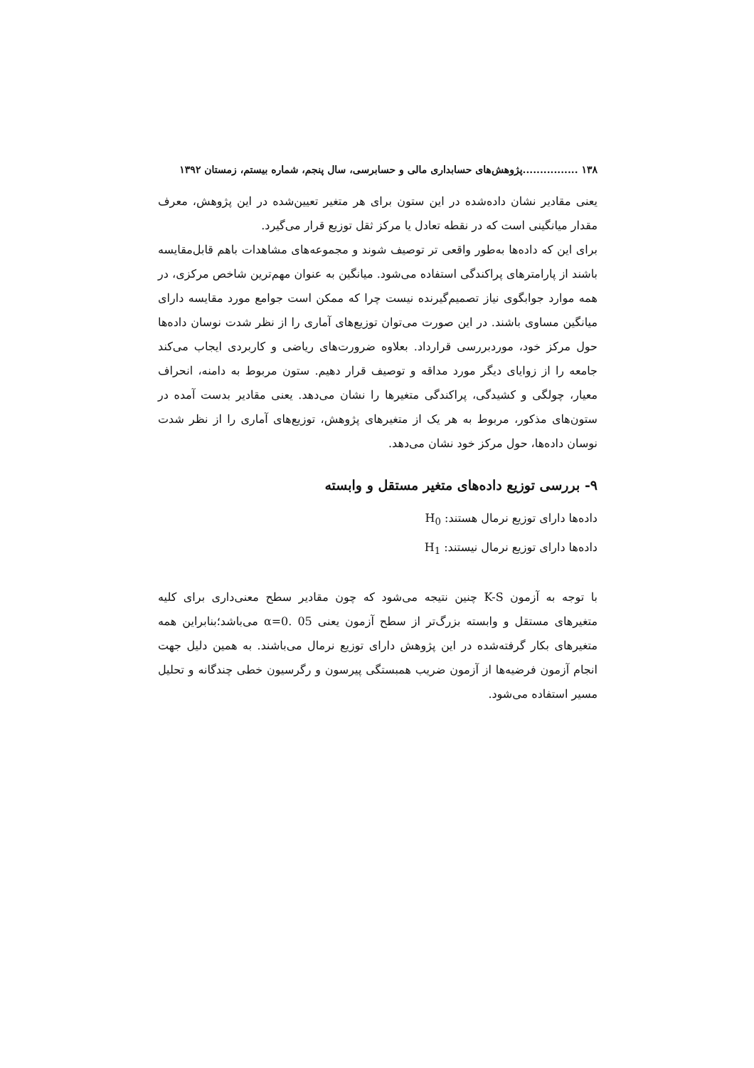۱۳۸ ................پژوهش‌های حسابداری مالی و حسابرسی، سال پنجم، شماره بیستم، زمستان ۱۳۹۲
یعنی مقادیر نشان داده‌شده در این ستون برای هر متغیر تعیین‌شده در این پژوهش، معرف مقدار میانگینی است که در نقطه تعادل یا مرکز ثقل توزیع قرار می‌گیرد.
برای این که داده‌ها به‌طور واقعی تر توصیف شوند و مجموعه‌های مشاهدات باهم قابل‌مقایسه باشند از پارامترهای پراکندگی استفاده می‌شود. میانگین به عنوان مهم‌ترین شاخص مرکزی، در همه موارد جوابگوی نیاز تصمیم‌گیرنده نیست چرا که ممکن است جوامع مورد مقایسه دارای میانگین مساوی باشند. در این صورت می‌توان توزیع‌های آماری را از نظر شدت نوسان داده‌ها حول مرکز خود، موردبررسی قرارداد. بعلاوه ضرورت‌های ریاضی و کاربردی ایجاب می‌کند جامعه را از زوایای دیگر مورد مداقه و توصیف قرار دهیم. ستون مربوط به دامنه، انحراف معیار، چولگی و کشیدگی، پراکندگی متغیرها را نشان می‌دهد. یعنی مقادیر بدست آمده در ستون‌های مذکور، مربوط به هر یک از متغیرهای پژوهش، توزیع‌های آماری را از نظر شدت نوسان داده‌ها، حول مرکز خود نشان می‌دهد.
۹- بررسی توزیع داده‌های متغیر مستقل و وابسته
داده‌ها دارای توزیع نرمال هستند: H<sub>0</sub>
داده‌ها دارای توزیع نرمال نیستند: H<sub>1</sub>
با توجه به آزمون K-S چنین نتیجه می‌شود که چون مقادیر سطح معنی‌داری برای کلیه متغیرهای مستقل و وابسته بزرگ‌تر از سطح آزمون یعنی α=0. 05 می‌باشد؛بنابراین همه متغیرهای بکار گرفته‌شده در این پژوهش دارای توزیع نرمال می‌باشند. به همین دلیل جهت انجام آزمون فرضیه‌ها از آزمون ضریب همبستگی پیرسون و رگرسیون خطی چندگانه و تحلیل مسیر استفاده می‌شود.